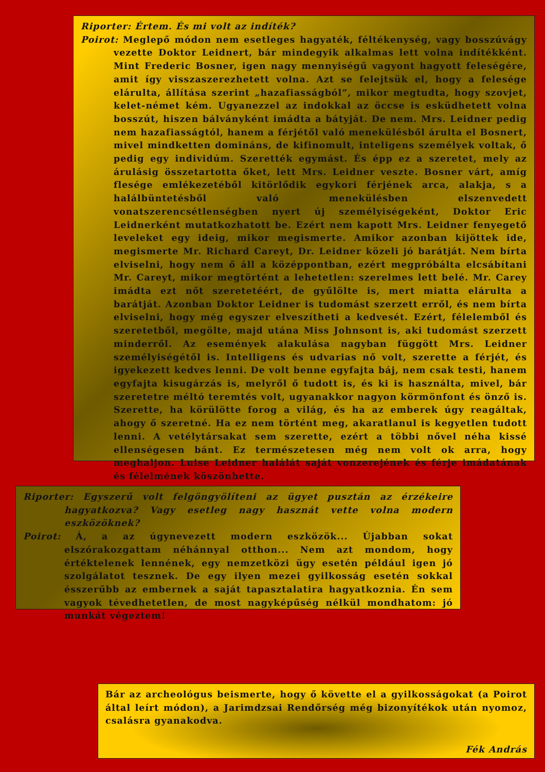Riporter: Értem. És mi volt az indíték?
Poirot: Meglepő módon nem esetleges hagyaték, féltékenység, vagy bosszúvágy vezette Doktor Leidnert, bár mindegyik alkalmas lett volna indítékként. Mint Frederic Bosner, igen nagy mennyiségű vagyont hagyott feleségére, amit így visszaszerezhetett volna. Azt se felejtsük el, hogy a felesége elárulta, állítása szerint „hazafiasságból”, mikor megtudta, hogy szovjet, kelet-német kém. Ugyanezzel az indokkal az öccse is esküdhetett volna bosszút, hiszen bálványként imádta a bátyját. De nem. Mrs. Leidner pedig nem hazafiasságtól, hanem a férjétől való menekülésből árulta el Bosnert, mivel mindketten domináns, de kifinomult, inteligens személyek voltak, ő pedig egy individúm. Szerették egymást. És épp ez a szeretet, mely az árulásig összetartotta őket, lett Mrs. Leidner veszte. Bosner várt, amíg flesége emlékezetéből kitörlődik egykori férjének arca, alakja, s a halálbüntetésből való menekülésben elszenvedett vonatszerencsétlenségben nyert új személyiségeként, Doktor Eric Leidnerként mutatkozhatott be. Ezért nem kapott Mrs. Leidner fenyegető leveleket egy ideig, mikor megismerte. Amikor azonban kijöttek ide, megismerte Mr. Richard Careyt, Dr. Leidner közeli jó barátját. Nem bírta elviselni, hogy nem ő áll a középpontban, ezért megpróbálta elcsábítani Mr. Careyt, mikor megtörtént a lehetetlen: szerelmes lett belé. Mr. Carey imádta ezt nőt szeretetéért, de gyűlölte is, mert miatta elárulta a barátját. Azonban Doktor Leidner is tudomást szerzett erről, és nem bírta elviselni, hogy még egyszer elveszítheti a kedvesét. Ezért, félelemből és szeretetből, megölte, majd utána Miss Johnsont is, aki tudomást szerzett minderről. Az események alakulása nagyban függött Mrs. Leidner személyiségétől is. Intelligens és udvarias nő volt, szerette a férjét, és igyekezett kedves lenni. De volt benne egyfajta báj, nem csak testi, hanem egyfajta kisugárzás is, melyről ő tudott is, és ki is használta, mivel, bár szeretetre méltó teremtés volt, ugyanakkor nagyon körmönfont és önző is. Szerette, ha körülötte forog a világ, és ha az emberek úgy reagáltak, ahogy ő szeretné. Ha ez nem történt meg, akaratlanul is kegyetlen tudott lenni. A vetélytársakat sem szerette, ezért a többi nővel néha kissé ellenségesen bánt. Ez természetesen még nem volt ok arra, hogy meghaljon. Luise Leidner halálát saját vonzerejének és férje imádatának és félelmének köszönhette.
Riporter: Egyszerű volt felgöngyölíteni az ügyet pusztán az érzékeire hagyatkozva? Vagy esetleg nagy hasznát vette volna modern eszközöknek?
Poirot: Á, a az úgynevezett modern eszközök... Újabban sokat elszórakozgattam néhánnyal otthon... Nem azt mondom, hogy értéktelenek lennének, egy nemzetközi ügy esetén például igen jó szolgálatot tesznek. De egy ilyen mezei gyilkosság esetén sokkal ésszerűbb az embernek a saját tapasztalatira hagyatkoznia. Én sem vagyok tévedhetetlen, de most nagyképűség nélkül mondhatom: jó munkát végeztem!
Bár az archeológus beismerte, hogy ő követte el a gyilkosságokat (a Poirot által leírt módon), a Jarimdzsai Rendőrség még bizonyítékok után nyomoz, csalásra gyanakodva.
Fék András